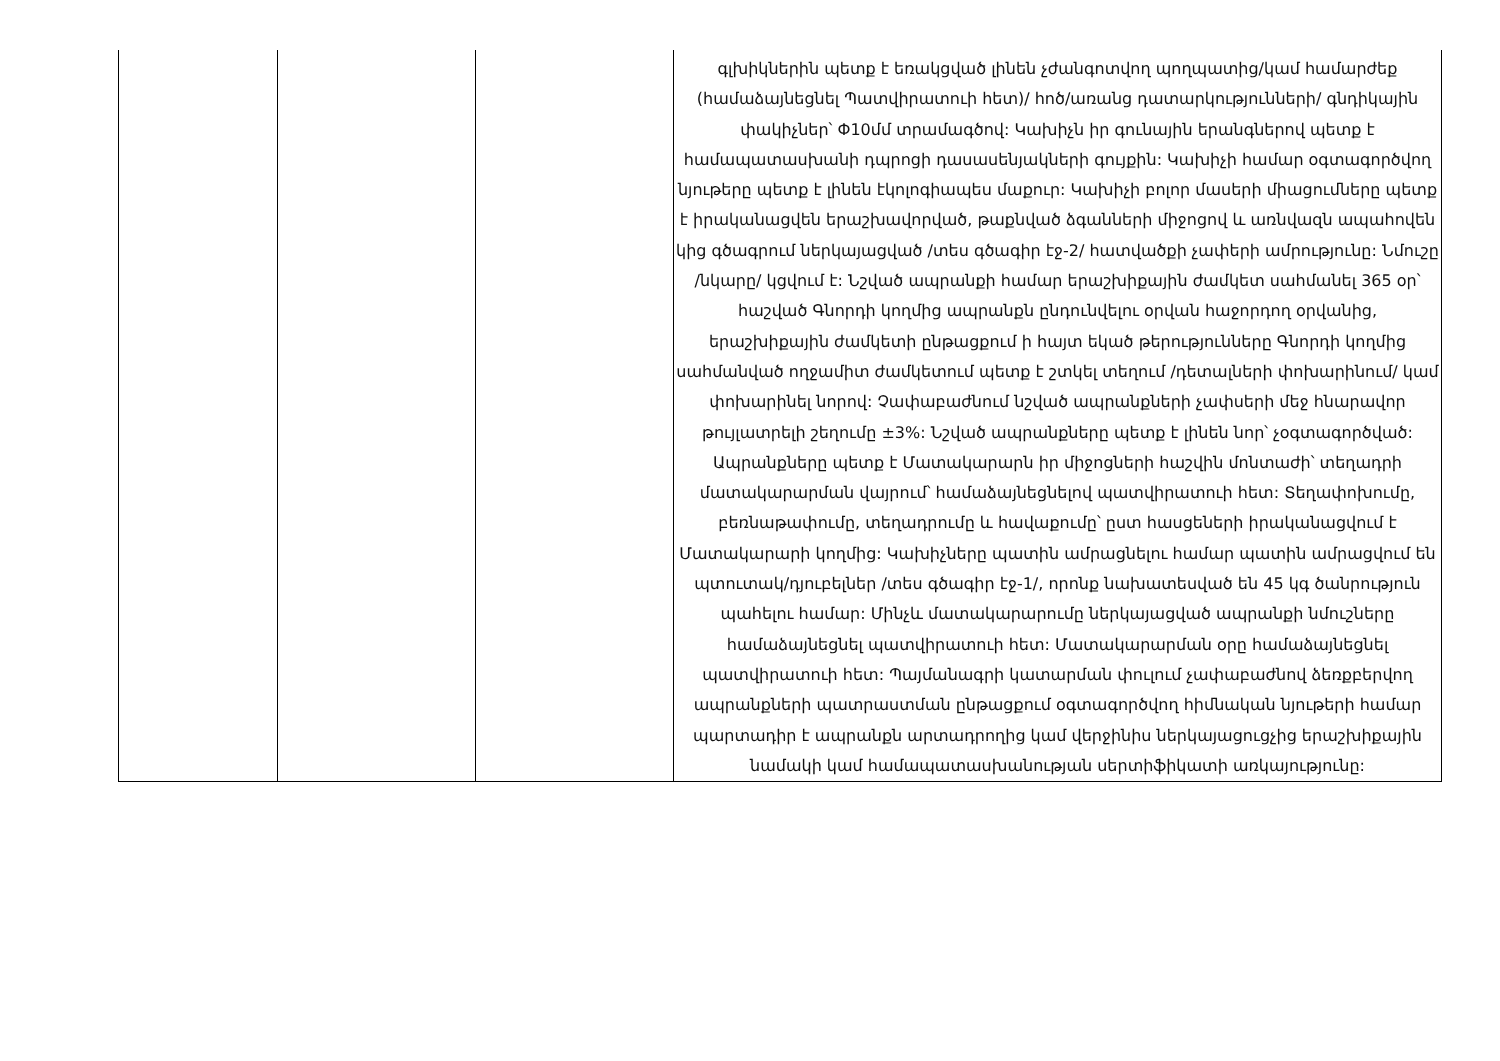| | | | գլխիկներին պետք է եռակցված լինեն չժանգոտվող պողպատից/կամ համարժեք (համաձայնեցնել Պատվիրատուի հետ)/ հոծ/առանց դատարկությունների/ գնդիկային փակիչներ՝ Փ10մմ տրամագծով: Կախիչն իր գունային երանգներով պետք է համապատասխանի դպրոցի դասասենյակների գույքին: Կախիչի համար օգտագործվող նյութերը պետք է լինեն էկոլոգիապես մաքուր: Կախիչի բոլոր մասերի միացումները պետք է իրականացվեն երաշխավորված, թաքնված ձգանների միջոցով և առնվազն ապահովեն կից գծագրում ներկայացված /տես գծագիր էջ-2/ հատվածքի չափերի ամրությունը: Նմուշը /նկարը/ կցվում է: Նշված ապրանքի համար երաշխիքային ժամկետ սահմանել 365 օր՝ հաշված Գնորդի կողմից ապրանքն ընդունվելու օրվան հաջորդող օրվանից, երաշխիքային ժամկետի ընթացքում ի հայտ եկած թերությունները Գնորդի կողմից սահմանված ողջամիտ ժամկետում պետք է շտկել տեղում /դետալների փոխարինում/ կամ փոխարինել նորով: Չափաբաժնում նշված ապրանքների չափսերի մեջ հնարավոր թույլատրելի շեղումը ±3%: Նշված ապրանքները պետք է լինեն նոր՝ չօգտագործված: Ապրանքները պետք է Մատակարարն իր միջոցների հաշվին մոնտաժի՝ տեղադրի մատակարարման վայրում՝ համաձայնեցնելով պատվիրատուի հետ: Տեղափոխումը, բեռնաթափումը, տեղադրումը և հավաքումը՝ ըստ հասցեների իրականացվում է Մատակարարի կողմից: Կախիչները պատին ամրացնելու համար պատին ամրացվում են պտուտակ/դյուբելներ /տես գծագիր էջ-1/, որոնք նախատեսված են 45 կգ ծանրություն պահելու համար: Մինչև մատակարարումը ներկայացված ապրանքի նմուշները համաձայնեցնել պատվիրատուի հետ: Մատակարարման օրը համաձայնեցնել պատվիրատուի հետ: Պայմանագրի կատարման փուլում չափաբաժնով ձեռքբերվող ապրանքների պատրաստման ընթացքում օգտագործվող հիմնական նյութերի համար պարտադիր է ապրանքն արտադրողից կամ վերջինիս ներկայացուցչից երաշխիքային նամակի կամ համապատասխանության սերտիֆիկատի առկայությունը: |